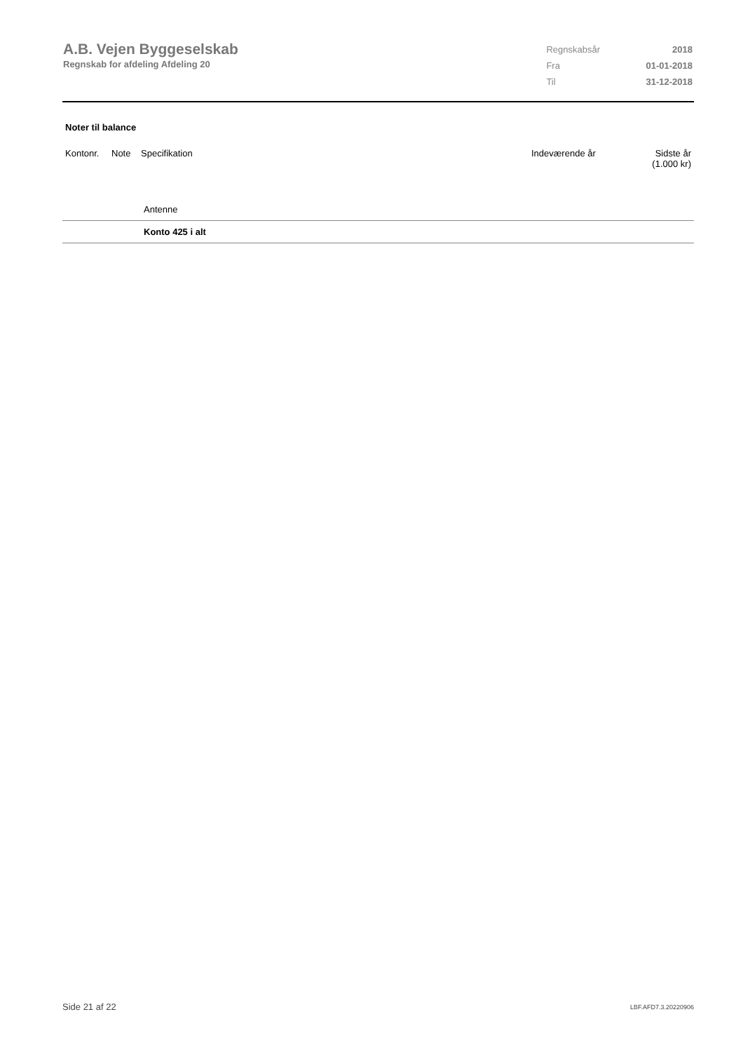A.B. Vejen Byggeselskab
Regnskab for afdeling Afdeling 20
| Regnskabsår | 2018 |
| Fra | 01-01-2018 |
| Til | 31-12-2018 |
Noter til balance
| Kontonr. | Note | Specifikation | Indeværende år | Sidste år (1.000 kr) |
| --- | --- | --- | --- | --- |
| | | Antenne | | |
| | | Konto 425 i alt | | |
Side 21 af 22 LBF.AFD7.3.20220906